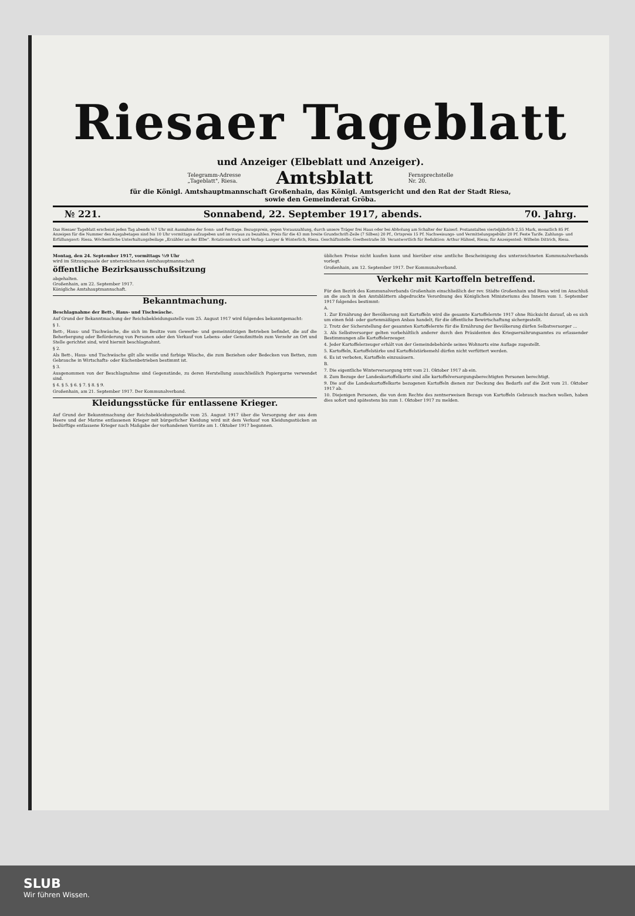Riesaer Tageblatt
und Anzeiger (Elbeblatt und Anzeiger).
Telegramm-Adresse
„Tageblatt", Riesa. Amtsblatt Fernsprechstelle
Nr. 20.
für die Königl. Amtshauptmannschaft Großenhain, das Königl. Amtsgericht und den Rat der Stadt Riesa,
sowie den Gemeinderat Gröba.
№ 221. Sonnabend, 22. September 1917, abends. 70. Jahrg.
Das Riesaer Tageblatt erscheint jeden Tag abends ½7 Uhr mit Ausnahme der Sonn- und Festtage. Bezugspreis, gegen Vorauszahlung, durch unsere Träger frei Haus oder bei Abholung am Schalter der Kaiserl. Postanstalten vierteljährlich 2,55 Mark, monatlich 85 Pf. Anzeigen für die Nummer des Ausgabetages sind bis 10 Uhr vormittags aufzugeben und im voraus zu bezahlen. Preis für die 43 mm breite Grundschrift-Zeile (7 Silben) 20 Pf., Ortspreis 15 Pf. Nachweisungs- und Vermittelungsgebühr 20 Pf. Feste Tarife. Zahlungs- und Erfüllungsort: Riesa. Wöchentliche Unterhaltungsbeilage „Erzähler an der Elbe". Rotationsdruck und Verlag: Langer & Winterlich, Riesa. Geschäftsstelle: Goethestraße 59. Verantwortlich für Redaktion: Arthur Hähnel, Riesa; für Anzeigenteil: Wilhelm Dittrich, Riesa.
Montag, den 24. September 1917, vormittags ½9 Uhr
wird im Sitzungssaale der unterzeichneten Amtshauptmannschaft
öffentliche Bezirksausschußsitzung
abgehalten.
Großenhain, am 22. September 1917.
Königliche Amtshauptmannschaft.
Bekanntmachung.
Beschlagnahme der Bett-, Haus- und Tischwäsche.
Auf Grund der Bekanntmachung der Reichsbekleidungsstelle vom 25. August 1917 wird folgendes bekanntgemacht:
§ 1.
Bett-, Haus- und Tischwäsche, die sich im Besitze vom Gewerbe- und gemeinnützigen Betrieben befindet, die auf die Beherbergung oder Beförderung von Personen oder den Verkauf von Lebens- oder Genußmitteln zum Verzehr an Ort und Stelle gerichtet sind, wird hiermit beschlagnahmt.
§ 2.
Als Bett-, Haus- und Tischwäsche gilt alle weiße und farbige Wäsche, die zum Beziehen oder Bedecken von Betten, zum Gebrauche in Wirtschafts- oder Küchenbetrieben bestimmt ist.
§ 3.
Ausgenommen von der Beschlagnahme sind Gegenstände, zu deren Herstellung ausschließlich Papiergarne verwendet sind.
§ 4. § 5. § 6. § 7. § 8. § 9.
Großenhain, am 21. September 1917. Der Kommunalverband.
Kleidungsstücke für entlassene Krieger.
Auf Grund der Bekanntmachung der Reichsbekleidungsstelle vom 25. August 1917 über die Versorgung der aus dem Heere und der Marine entlassenen Krieger mit bürgerlicher Kleidung wird mit dem Verkauf von Kleidungsstücken an bedürftige entlassene Krieger nach Maßgabe der vorhandenen Vorräte am 1. Oktober 1917 begonnen.
üblichen Preise nicht kaufen kann und hierüber eine amtliche Bescheinigung des unterzeichneten Kommunalverbands vorlegt.
Großenhain, am 12. September 1917. Der Kommunalverband.
Verkehr mit Kartoffeln betreffend.
Für den Bezirk des Kommunalverbands Großenhain einschließlich der rev. Städte Großenhain und Riesa wird im Anschluß an die auch in den Amtsblättern abgedruckte Verordnung des Königlichen Ministeriums des Innern vom 1. September 1917 folgendes bestimmt:
A.
1. Zur Ernährung der Bevölkerung mit Kartoffeln wird die gesamte Kartoffelernte 1917 ohne Rücksicht darauf, ob es sich um einen feld- oder gartenmäßigen Anbau handelt, für die öffentliche Bewirtschaftung sichergestellt.
2. Trotz der Sicherstellung der gesamten Kartoffelernte für die Ernährung der Bevölkerung dürfen Selbstversorger ...
3. Als Selbstversorger gelten vorbehältlich anderer durch den Präsidenten des Kriegsernährungsamtes zu erlassender Bestimmungen alle Kartoffelerzeuger.
4. Jeder Kartoffelerzeuger erhält von der Gemeindebehörde seines Wohnorts eine Auflage zugestellt.
5. Kartoffeln, Kartoffelstärke und Kartoffelstärkemehl dürfen nicht verfüttert werden.
6. Es ist verboten, Kartoffeln einzusäuern.
B.
7. Die eigentliche Winterversorgung tritt vom 21. Oktober 1917 ab ein.
8. Zum Bezuge der Landeskartoffelkarte sind alle kartoffelversorgungsberechtigten Personen berechtigt.
9. Die auf die Landeskartoffelkarte bezogenen Kartoffeln dienen zur Deckung des Bedarfs auf die Zeit vom 21. Oktober 1917 ab.
10. Diejenigen Personen, die von dem Rechte des zentnerweisen Bezugs von Kartoffeln Gebrauch machen wollen, haben dies sofort und spätestens bis zum 1. Oktober 1917 zu melden.
SLUB
Wir führen Wissen.